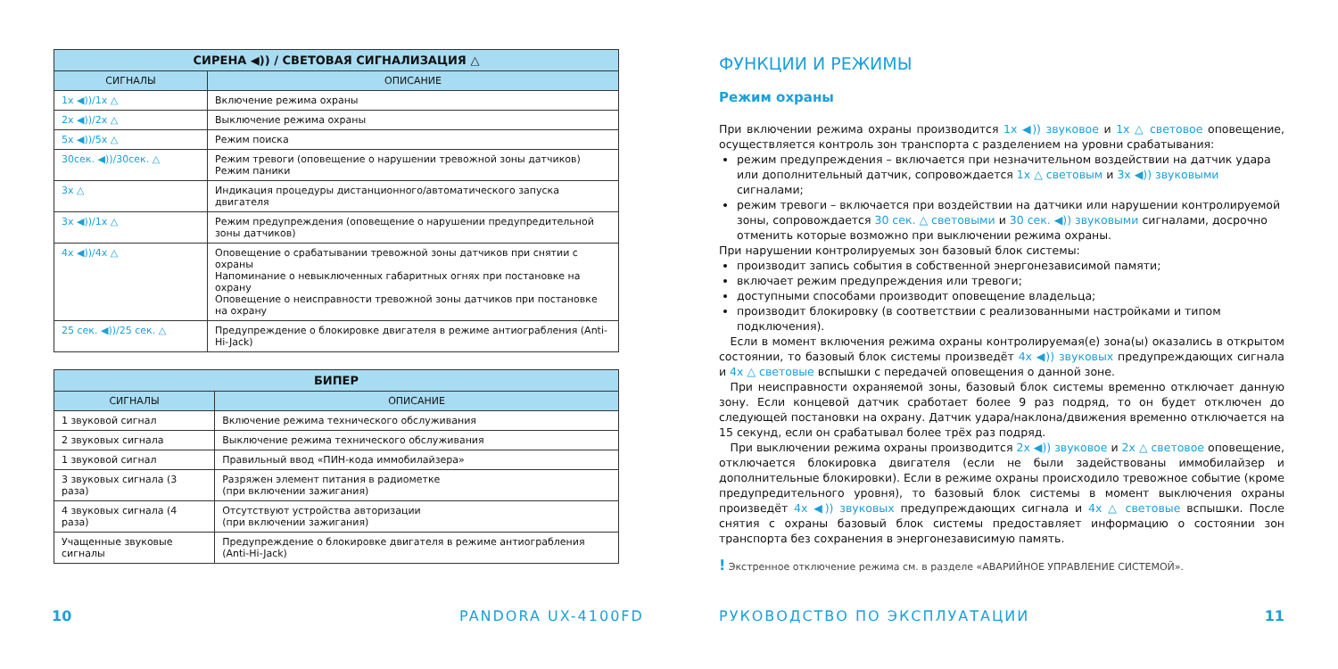| СИРЕНА ◀)) / СВЕТОВАЯ СИГНАЛИЗАЦИЯ △ | |
| --- | --- |
| СИГНАЛЫ | ОПИСАНИЕ |
| 1x ◀))/1x △ | Включение режима охраны |
| 2x ◀))/2x △ | Выключение режима охраны |
| 5x ◀))/5x △ | Режим поиска |
| 30сек. ◀))/30сек. △ | Режим тревоги (оповещение о нарушении тревожной зоны датчиков) Режим паники |
| 3x △ | Индикация процедуры дистанционного/автоматического запуска двигателя |
| 3x ◀))/1x △ | Режим предупреждения (оповещение о нарушении предупредительной зоны датчиков) |
| 4x ◀))/4x △ | Оповещение о срабатывании тревожной зоны датчиков при снятии с охраны Напоминание о невыключенных габаритных огнях при постановке на охрану Оповещение о неисправности тревожной зоны датчиков при постановке на охрану |
| 25 сек. ◀))/25 сек. △ | Предупреждение о блокировке двигателя в режиме антиограбления (Anti-Hi-Jack) |
| БИПЕР | |
| --- | --- |
| СИГНАЛЫ | ОПИСАНИЕ |
| 1 звуковой сигнал | Включение режима технического обслуживания |
| 2 звуковых сигнала | Выключение режима технического обслуживания |
| 1 звуковой сигнал | Правильный ввод «ПИН-кода иммобилайзера» |
| 3 звуковых сигнала (3 раза) | Разряжен элемент питания в радиометке (при включении зажигания) |
| 4 звуковых сигнала (4 раза) | Отсутствуют устройства авторизации (при включении зажигания) |
| Учащенные звуковые сигналы | Предупреждение о блокировке двигателя в режиме антиограбления (Anti-Hi-Jack) |
10 PANDORA UX-4100FD
ФУНКЦИИ И РЕЖИМЫ
Режим охраны
При включении режима охраны производится 1x ◀)) звуковое и 1x △ световое оповещение, осуществляется контроль зон транспорта с разделением на уровни срабатывания:
режим предупреждения – включается при незначительном воздействии на датчик удара или дополнительный датчик, сопровождается 1x △ световым и 3x ◀)) звуковыми сигналами;
режим тревоги – включается при воздействии на датчики или нарушении контролируемой зоны, сопровождается 30 сек. △ световыми и 30 сек. ◀)) звуковыми сигналами, досрочно отменить которые возможно при выключении режима охраны.
При нарушении контролируемых зон базовый блок системы:
производит запись события в собственной энергонезависимой памяти;
включает режим предупреждения или тревоги;
доступными способами производит оповещение владельца;
производит блокировку (в соответствии с реализованными настройками и типом подключения).
 Если в момент включения режима охраны контролируемая(е) зона(ы) оказались в открытом состоянии, то базовый блок системы произведёт 4x ◀)) звуковых предупреждающих сигнала и 4x △ световые вспышки с передачей оповещения о данной зоне.
 При неисправности охраняемой зоны, базовый блок системы временно отключает данную зону. Если концевой датчик сработает более 9 раз подряд, то он будет отключен до следующей постановки на охрану. Датчик удара/наклона/движения временно отключается на 15 секунд, если он срабатывал более трёх раз подряд.
 При выключении режима охраны производится 2x ◀)) звуковое и 2x △ световое оповещение, отключается блокировка двигателя (если не были задействованы иммобилайзер и дополнительные блокировки). Если в режиме охраны происходило тревожное событие (кроме предупредительного уровня), то базовый блок системы в момент выключения охраны произведёт 4x ◀)) звуковых предупреждающих сигнала и 4x △ световые вспышки. После снятия с охраны базовый блок системы предоставляет информацию о состоянии зон транспорта без сохранения в энергонезависимую память.
! Экстренное отключение режима см. в разделе «АВАРИЙНОЕ УПРАВЛЕНИЕ СИСТЕМОЙ».
РУКОВОДСТВО ПО ЭКСПЛУАТАЦИИ 11